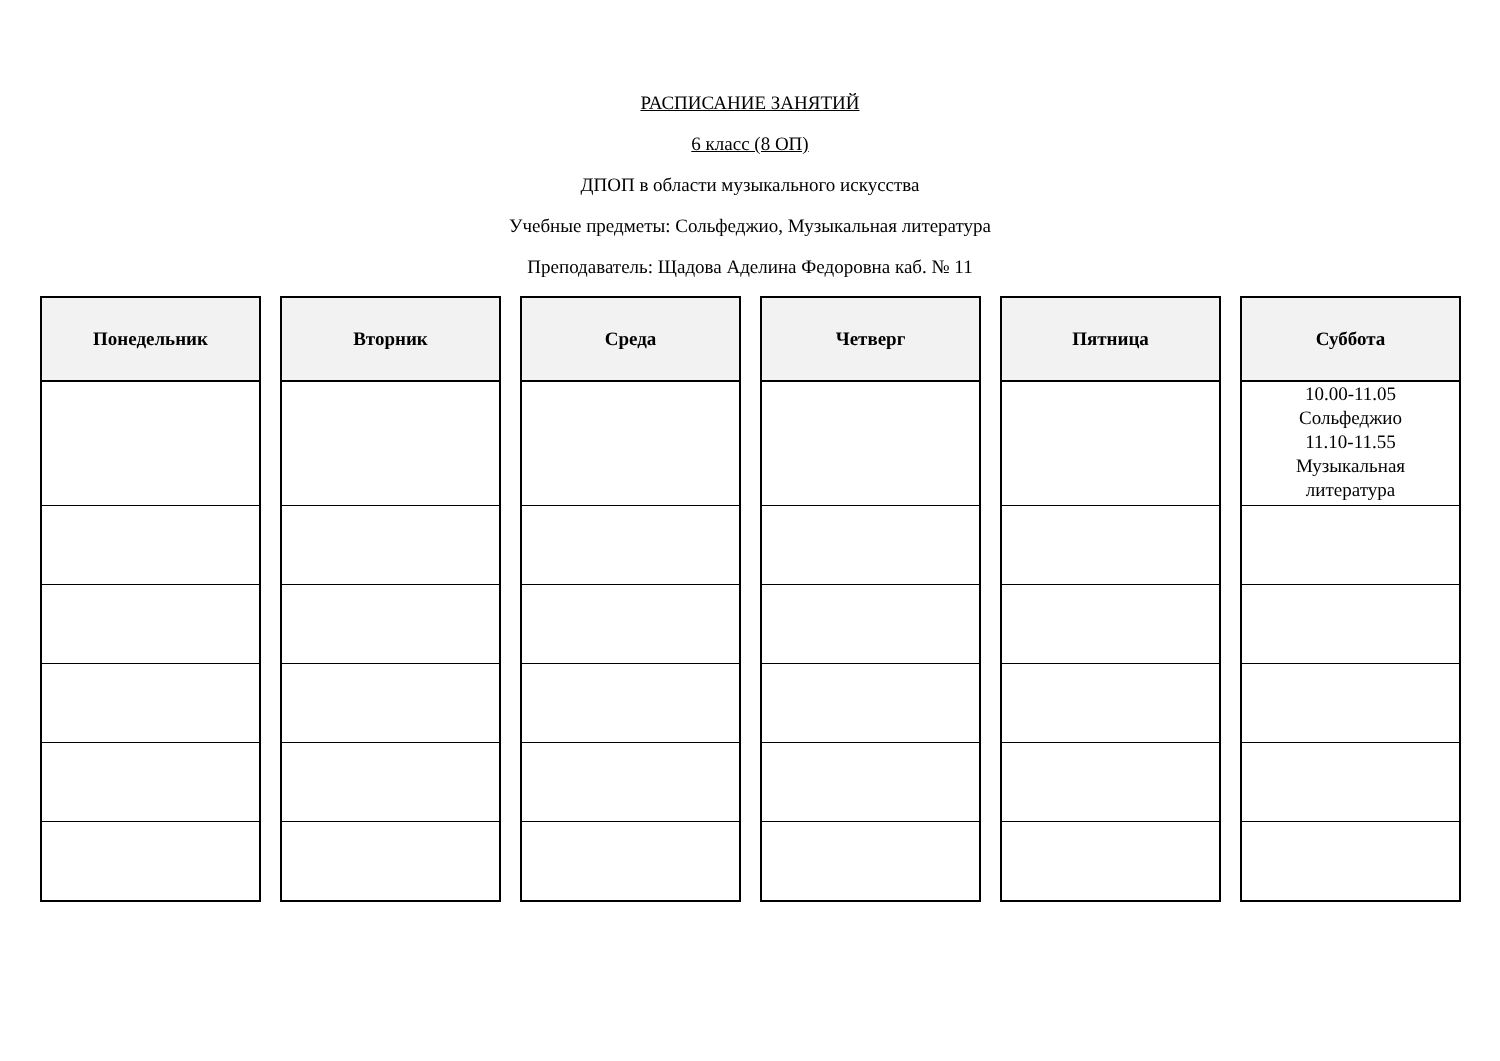РАСПИСАНИЕ ЗАНЯТИЙ
6 класс (8 ОП)
ДПОП в области музыкального искусства
Учебные предметы: Сольфеджио, Музыкальная литература
Преподаватель: Щадова Аделина Федоровна каб. № 11
| Понедельник |
| --- |
| Вторник |
| --- |
| Среда |
| --- |
| Четверг |
| --- |
| Пятница |
| --- |
| Суббота |
| --- |
| 10.00-11.05 Сольфеджио 11.10-11.55 Музыкальная литература |